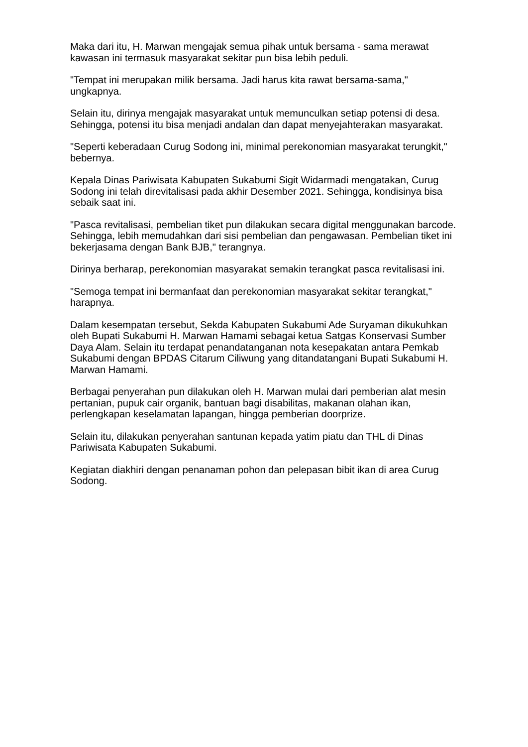Maka dari itu, H. Marwan mengajak semua pihak untuk bersama - sama merawat kawasan ini termasuk masyarakat sekitar pun bisa lebih peduli.
"Tempat ini merupakan milik bersama. Jadi harus kita rawat bersama-sama," ungkapnya.
Selain itu, dirinya mengajak masyarakat untuk memunculkan setiap potensi di desa. Sehingga, potensi itu bisa menjadi andalan dan dapat menyejahterakan masyarakat.
"Seperti keberadaan Curug Sodong ini, minimal perekonomian masyarakat terungkit," bebernya.
Kepala Dinas Pariwisata Kabupaten Sukabumi Sigit Widarmadi mengatakan, Curug Sodong ini telah direvitalisasi pada akhir Desember 2021. Sehingga, kondisinya bisa sebaik saat ini.
"Pasca revitalisasi, pembelian tiket pun dilakukan secara digital menggunakan barcode. Sehingga, lebih memudahkan dari sisi pembelian dan pengawasan. Pembelian tiket ini bekerjasama dengan Bank BJB," terangnya.
Dirinya berharap, perekonomian masyarakat semakin terangkat pasca revitalisasi ini.
"Semoga tempat ini bermanfaat dan perekonomian masyarakat sekitar terangkat," harapnya.
Dalam kesempatan tersebut, Sekda Kabupaten Sukabumi Ade Suryaman dikukuhkan oleh Bupati Sukabumi H. Marwan Hamami sebagai ketua Satgas Konservasi Sumber Daya Alam. Selain itu terdapat penandatanganan nota kesepakatan antara Pemkab Sukabumi dengan BPDAS Citarum Ciliwung yang ditandatangani Bupati Sukabumi H. Marwan Hamami.
Berbagai penyerahan pun dilakukan oleh H. Marwan mulai dari pemberian alat mesin pertanian, pupuk cair organik, bantuan bagi disabilitas, makanan olahan ikan, perlengkapan keselamatan lapangan, hingga pemberian doorprize.
Selain itu, dilakukan penyerahan santunan kepada yatim piatu dan THL di Dinas Pariwisata Kabupaten Sukabumi.
Kegiatan diakhiri dengan penanaman pohon dan pelepasan bibit ikan di area Curug Sodong.